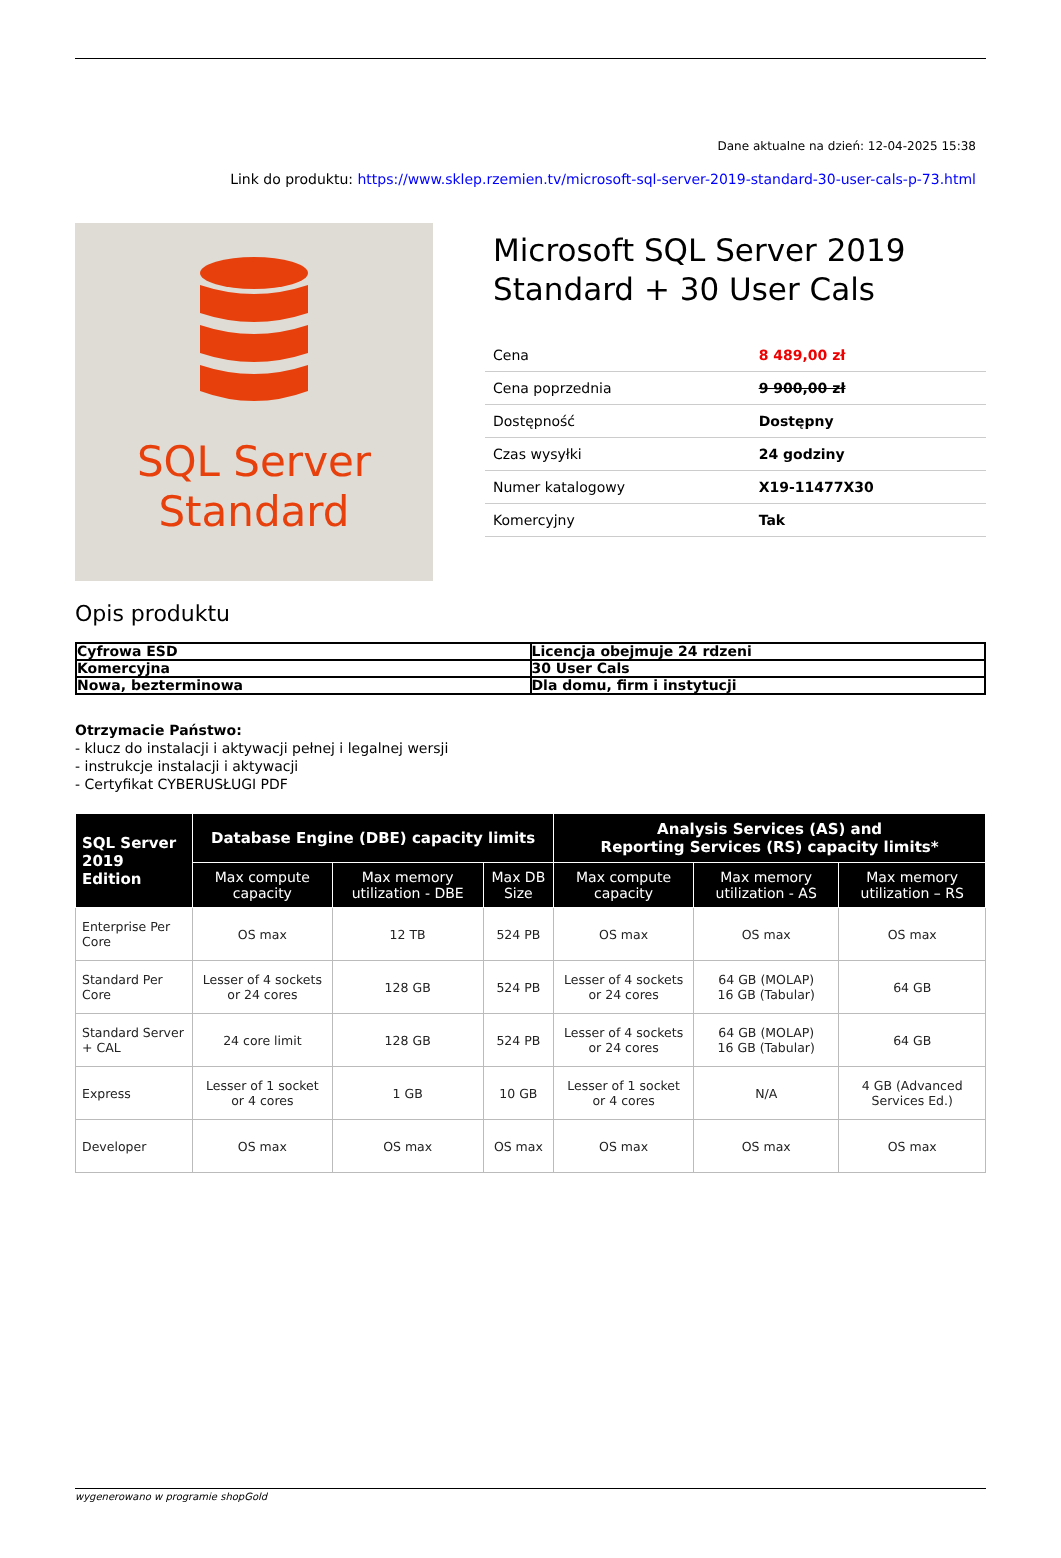Dane aktualne na dzień: 12-04-2025 15:38
Link do produktu: https://www.sklep.rzemien.tv/microsoft-sql-server-2019-standard-30-user-cals-p-73.html
SQL Server
Standard
Microsoft SQL Server 2019 Standard + 30 User Cals
| Cena | 8 489,00 zł |
| Cena poprzednia | 9 900,00 zł |
| Dostępność | Dostępny |
| Czas wysyłki | 24 godziny |
| Numer katalogowy | X19-11477X30 |
| Komercyjny | Tak |
Opis produktu
| Cyfrowa ESD | Licencja obejmuje 24 rdzeni |
| Komercyjna | 30 User Cals |
| Nowa, bezterminowa | Dla domu, firm i instytucji |
Otrzymacie Państwo:
- klucz do instalacji i aktywacji pełnej i legalnej wersji
- instrukcje instalacji i aktywacji
- Certyfikat CYBERUSŁUGI PDF
| SQL Server 2019 Edition | Database Engine (DBE) capacity limits | | | Analysis Services (AS) and Reporting Services (RS) capacity limits* | | |
| --- | --- | --- | --- | --- | --- | --- |
| | Max compute capacity | Max memory utilization - DBE | Max DB Size | Max compute capacity | Max memory utilization - AS | Max memory utilization – RS |
| Enterprise Per Core | OS max | 12 TB | 524 PB | OS max | OS max | OS max |
| Standard Per Core | Lesser of 4 sockets or 24 cores | 128 GB | 524 PB | Lesser of 4 sockets or 24 cores | 64 GB (MOLAP) 16 GB (Tabular) | 64 GB |
| Standard Server + CAL | 24 core limit | 128 GB | 524 PB | Lesser of 4 sockets or 24 cores | 64 GB (MOLAP) 16 GB (Tabular) | 64 GB |
| Express | Lesser of 1 socket or 4 cores | 1 GB | 10 GB | Lesser of 1 socket or 4 cores | N/A | 4 GB (Advanced Services Ed.) |
| Developer | OS max | OS max | OS max | OS max | OS max | OS max |
wygenerowano w programie shopGold